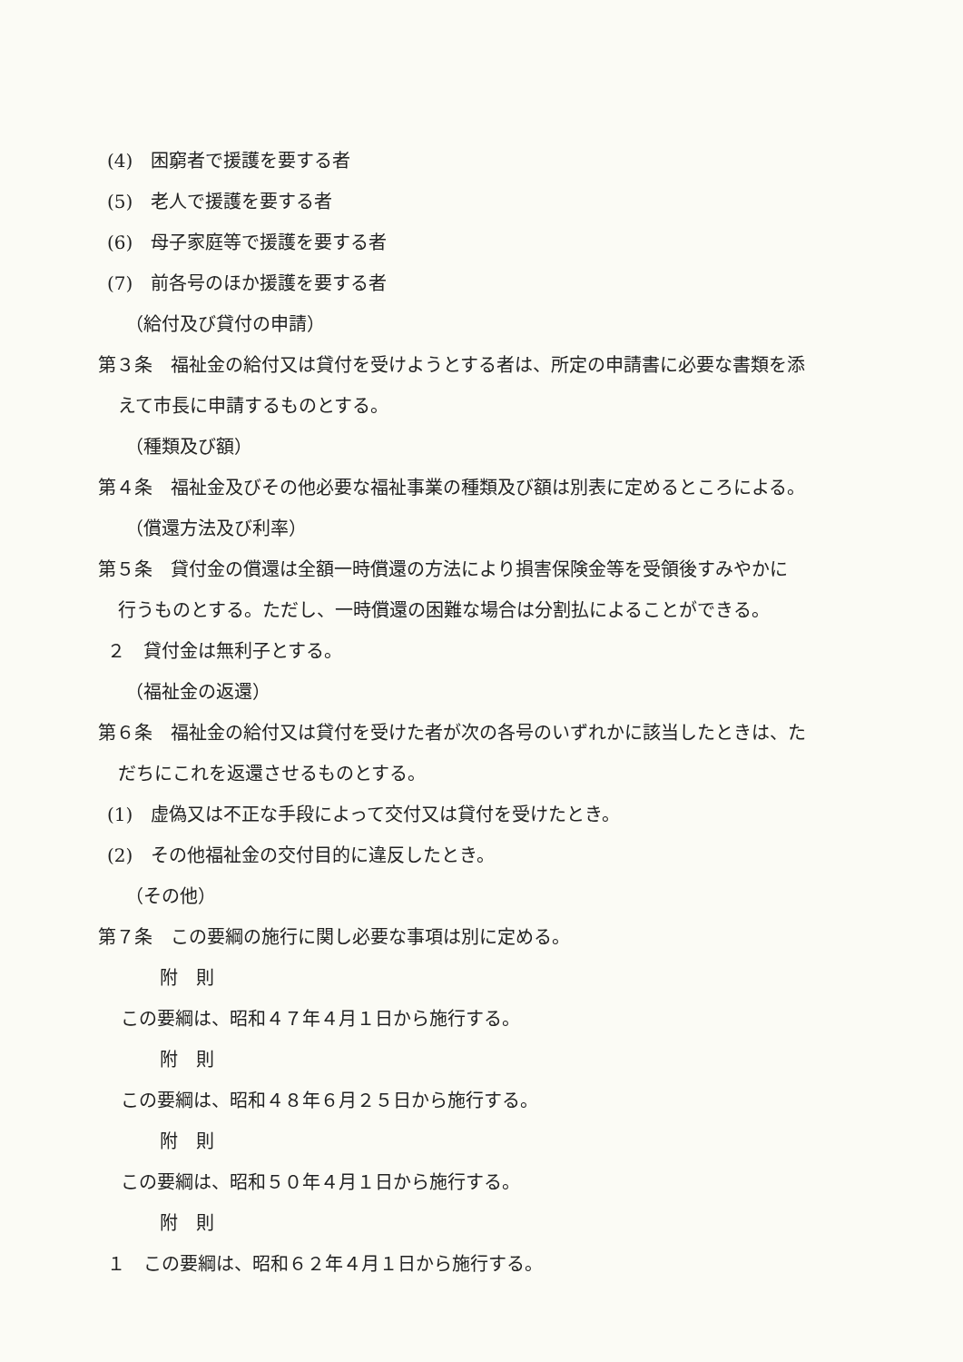(4)　困窮者で援護を要する者
(5)　老人で援護を要する者
(6)　母子家庭等で援護を要する者
(7)　前各号のほか援護を要する者
（給付及び貸付の申請）
第３条　福祉金の給付又は貸付を受けようとする者は、所定の申請書に必要な書類を添
えて市長に申請するものとする。
（種類及び額）
第４条　福祉金及びその他必要な福祉事業の種類及び額は別表に定めるところによる。
（償還方法及び利率）
第５条　貸付金の償還は全額一時償還の方法により損害保険金等を受領後すみやかに
行うものとする。ただし、一時償還の困難な場合は分割払によることができる。
２　貸付金は無利子とする。
（福祉金の返還）
第６条　福祉金の給付又は貸付を受けた者が次の各号のいずれかに該当したときは、た
だちにこれを返還させるものとする。
(1)　虚偽又は不正な手段によって交付又は貸付を受けたとき。
(2)　その他福祉金の交付目的に違反したとき。
（その他）
第７条　この要綱の施行に関し必要な事項は別に定める。
附　則
この要綱は、昭和４７年４月１日から施行する。
附　則
この要綱は、昭和４８年６月２５日から施行する。
附　則
この要綱は、昭和５０年４月１日から施行する。
附　則
１　この要綱は、昭和６２年４月１日から施行する。